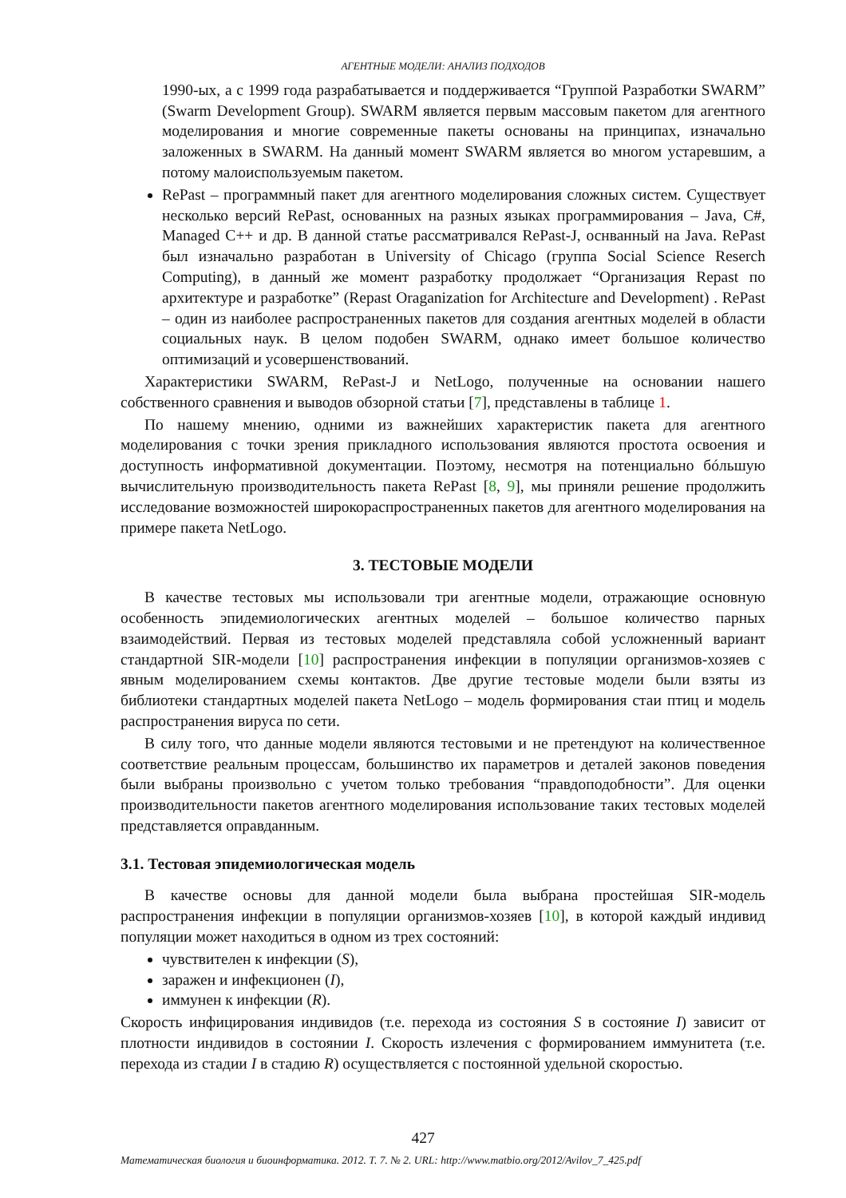АГЕНТНЫЕ МОДЕЛИ: АНАЛИЗ ПОДХОДОВ
1990-ых, а с 1999 года разрабатывается и поддерживается “Группой Разработки SWARM” (Swarm Development Group). SWARM является первым массовым пакетом для агентного моделирования и многие современные пакеты основаны на принципах, изначально заложенных в SWARM. На данный момент SWARM является во многом устаревшим, а потому малоиспользуемым пакетом.
RePast – программный пакет для агентного моделирования сложных систем. Существует несколько версий RePast, основанных на разных языках программирования – Java, C#, Managed C++ и др. В данной статье рассматривался RePast-J, оснванный на Java. RePast был изначально разработан в University of Chicago (группа Social Science Reserch Computing), в данный же момент разработку продолжает “Организация Repast по архитектуре и разработке” (Repast Oraganization for Architecture and Development) . RePast – один из наиболее распространенных пакетов для создания агентных моделей в области социальных наук. В целом подобен SWARM, однако имеет большое количество оптимизаций и усовершенствований.
Характеристики SWARM, RePast-J и NetLogo, полученные на основании нашего собственного сравнения и выводов обзорной статьи [7], представлены в таблице 1.
По нашему мнению, одними из важнейших характеристик пакета для агентного моделирования с точки зрения прикладного использования являются простота освоения и доступность информативной документации. Поэтому, несмотря на потенциально бóльшую вычислительную производительность пакета RePast [8, 9], мы приняли решение продолжить исследование возможностей широкораспространенных пакетов для агентного моделирования на примере пакета NetLogo.
3. ТЕСТОВЫЕ МОДЕЛИ
В качестве тестовых мы использовали три агентные модели, отражающие основную особенность эпидемиологических агентных моделей – большое количество парных взаимодействий. Первая из тестовых моделей представляла собой усложненный вариант стандартной SIR-модели [10] распространения инфекции в популяции организмов-хозяев с явным моделированием схемы контактов. Две другие тестовые модели были взяты из библиотеки стандартных моделей пакета NetLogo – модель формирования стаи птиц и модель распространения вируса по сети.
В силу того, что данные модели являются тестовыми и не претендуют на количественное соответствие реальным процессам, большинство их параметров и деталей законов поведения были выбраны произвольно с учетом только требования “правдоподобности”. Для оценки производительности пакетов агентного моделирования использование таких тестовых моделей представляется оправданным.
3.1. Тестовая эпидемиологическая модель
В качестве основы для данной модели была выбрана простейшая SIR-модель распространения инфекции в популяции организмов-хозяев [10], в которой каждый индивид популяции может находиться в одном из трех состояний:
чувствителен к инфекции (S),
заражен и инфекционен (I),
иммунен к инфекции (R).
Скорость инфицирования индивидов (т.е. перехода из состояния S в состояние I) зависит от плотности индивидов в состоянии I. Скорость излечения с формированием иммунитета (т.е. перехода из стадии I в стадию R) осуществляется с постоянной удельной скоростью.
427
Математическая биология и биоинформатика. 2012. Т. 7. № 2. URL: http://www.matbio.org/2012/Avilov_7_425.pdf